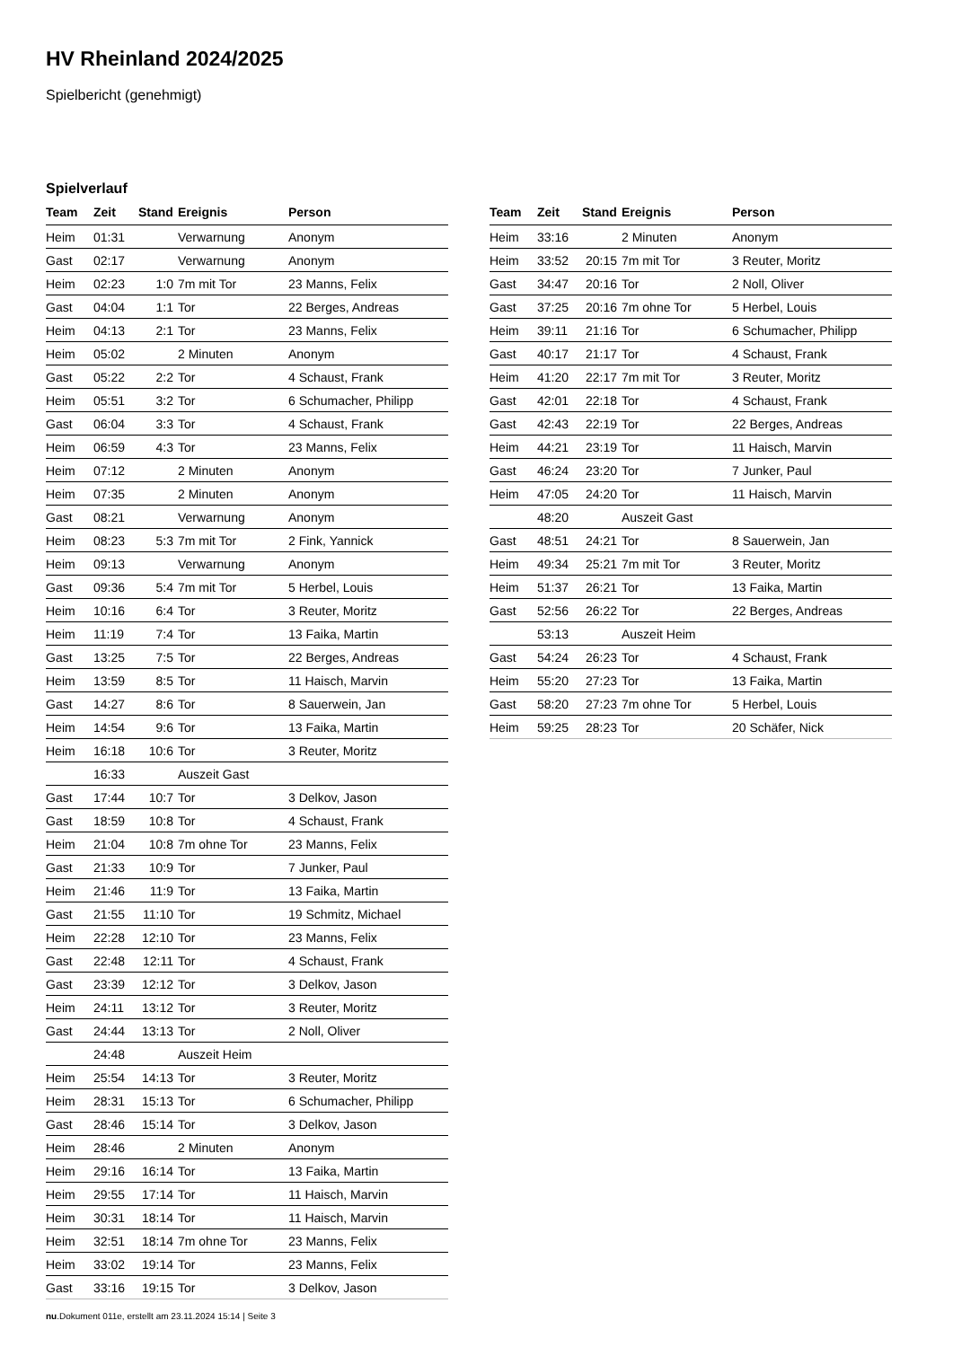HV Rheinland 2024/2025
Spielbericht (genehmigt)
Spielverlauf
| Team | Zeit | Stand | Ereignis | Person |
| --- | --- | --- | --- | --- |
| Heim | 01:31 | | Verwarnung | Anonym |
| Gast | 02:17 | | Verwarnung | Anonym |
| Heim | 02:23 | 1:0 | 7m mit Tor | 23 Manns, Felix |
| Gast | 04:04 | 1:1 | Tor | 22 Berges, Andreas |
| Heim | 04:13 | 2:1 | Tor | 23 Manns, Felix |
| Heim | 05:02 | | 2 Minuten | Anonym |
| Gast | 05:22 | 2:2 | Tor | 4 Schaust, Frank |
| Heim | 05:51 | 3:2 | Tor | 6 Schumacher, Philipp |
| Gast | 06:04 | 3:3 | Tor | 4 Schaust, Frank |
| Heim | 06:59 | 4:3 | Tor | 23 Manns, Felix |
| Heim | 07:12 | | 2 Minuten | Anonym |
| Heim | 07:35 | | 2 Minuten | Anonym |
| Gast | 08:21 | | Verwarnung | Anonym |
| Heim | 08:23 | 5:3 | 7m mit Tor | 2 Fink, Yannick |
| Heim | 09:13 | | Verwarnung | Anonym |
| Gast | 09:36 | 5:4 | 7m mit Tor | 5 Herbel, Louis |
| Heim | 10:16 | 6:4 | Tor | 3 Reuter, Moritz |
| Heim | 11:19 | 7:4 | Tor | 13 Faika, Martin |
| Gast | 13:25 | 7:5 | Tor | 22 Berges, Andreas |
| Heim | 13:59 | 8:5 | Tor | 11 Haisch, Marvin |
| Gast | 14:27 | 8:6 | Tor | 8 Sauerwein, Jan |
| Heim | 14:54 | 9:6 | Tor | 13 Faika, Martin |
| Heim | 16:18 | 10:6 | Tor | 3 Reuter, Moritz |
| | 16:33 | | Auszeit Gast | |
| Gast | 17:44 | 10:7 | Tor | 3 Delkov, Jason |
| Gast | 18:59 | 10:8 | Tor | 4 Schaust, Frank |
| Heim | 21:04 | 10:8 | 7m ohne Tor | 23 Manns, Felix |
| Gast | 21:33 | 10:9 | Tor | 7 Junker, Paul |
| Heim | 21:46 | 11:9 | Tor | 13 Faika, Martin |
| Gast | 21:55 | 11:10 | Tor | 19 Schmitz, Michael |
| Heim | 22:28 | 12:10 | Tor | 23 Manns, Felix |
| Gast | 22:48 | 12:11 | Tor | 4 Schaust, Frank |
| Gast | 23:39 | 12:12 | Tor | 3 Delkov, Jason |
| Heim | 24:11 | 13:12 | Tor | 3 Reuter, Moritz |
| Gast | 24:44 | 13:13 | Tor | 2 Noll, Oliver |
| | 24:48 | | Auszeit Heim | |
| Heim | 25:54 | 14:13 | Tor | 3 Reuter, Moritz |
| Heim | 28:31 | 15:13 | Tor | 6 Schumacher, Philipp |
| Gast | 28:46 | 15:14 | Tor | 3 Delkov, Jason |
| Heim | 28:46 | | 2 Minuten | Anonym |
| Heim | 29:16 | 16:14 | Tor | 13 Faika, Martin |
| Heim | 29:55 | 17:14 | Tor | 11 Haisch, Marvin |
| Heim | 30:31 | 18:14 | Tor | 11 Haisch, Marvin |
| Heim | 32:51 | 18:14 | 7m ohne Tor | 23 Manns, Felix |
| Heim | 33:02 | 19:14 | Tor | 23 Manns, Felix |
| Gast | 33:16 | 19:15 | Tor | 3 Delkov, Jason |
| Team | Zeit | Stand | Ereignis | Person |
| --- | --- | --- | --- | --- |
| Heim | 33:16 | | 2 Minuten | Anonym |
| Heim | 33:52 | 20:15 | 7m mit Tor | 3 Reuter, Moritz |
| Gast | 34:47 | 20:16 | Tor | 2 Noll, Oliver |
| Gast | 37:25 | 20:16 | 7m ohne Tor | 5 Herbel, Louis |
| Heim | 39:11 | 21:16 | Tor | 6 Schumacher, Philipp |
| Gast | 40:17 | 21:17 | Tor | 4 Schaust, Frank |
| Heim | 41:20 | 22:17 | 7m mit Tor | 3 Reuter, Moritz |
| Gast | 42:01 | 22:18 | Tor | 4 Schaust, Frank |
| Gast | 42:43 | 22:19 | Tor | 22 Berges, Andreas |
| Heim | 44:21 | 23:19 | Tor | 11 Haisch, Marvin |
| Gast | 46:24 | 23:20 | Tor | 7 Junker, Paul |
| Heim | 47:05 | 24:20 | Tor | 11 Haisch, Marvin |
| | 48:20 | | Auszeit Gast | |
| Gast | 48:51 | 24:21 | Tor | 8 Sauerwein, Jan |
| Heim | 49:34 | 25:21 | 7m mit Tor | 3 Reuter, Moritz |
| Heim | 51:37 | 26:21 | Tor | 13 Faika, Martin |
| Gast | 52:56 | 26:22 | Tor | 22 Berges, Andreas |
| | 53:13 | | Auszeit Heim | |
| Gast | 54:24 | 26:23 | Tor | 4 Schaust, Frank |
| Heim | 55:20 | 27:23 | Tor | 13 Faika, Martin |
| Gast | 58:20 | 27:23 | 7m ohne Tor | 5 Herbel, Louis |
| Heim | 59:25 | 28:23 | Tor | 20 Schäfer, Nick |
nu.Dokument 011e, erstellt am 23.11.2024 15:14 | Seite 3